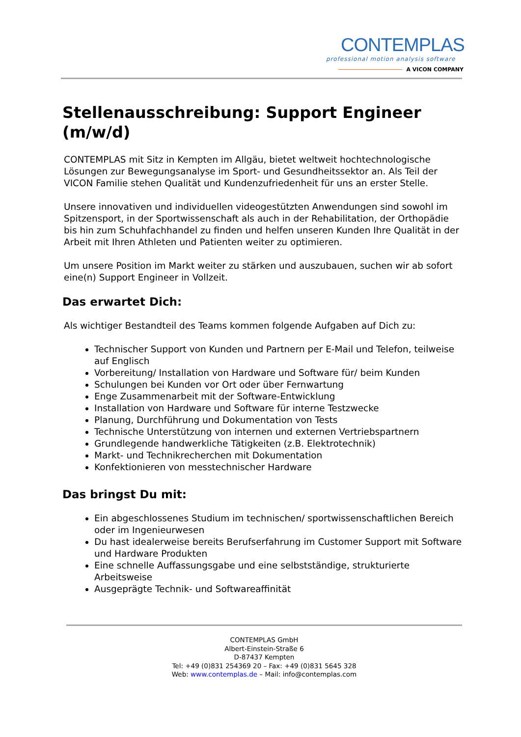CONTEMPLAS
professional motion analysis software
A VICON COMPANY
Stellenausschreibung: Support Engineer (m/w/d)
CONTEMPLAS mit Sitz in Kempten im Allgäu, bietet weltweit hochtechnologische Lösungen zur Bewegungsanalyse im Sport- und Gesundheitssektor an. Als Teil der VICON Familie stehen Qualität und Kundenzufriedenheit für uns an erster Stelle.
Unsere innovativen und individuellen videogestützten Anwendungen sind sowohl im Spitzensport, in der Sportwissenschaft als auch in der Rehabilitation, der Orthopädie bis hin zum Schuhfachhandel zu finden und helfen unseren Kunden Ihre Qualität in der Arbeit mit Ihren Athleten und Patienten weiter zu optimieren.
Um unsere Position im Markt weiter zu stärken und auszubauen, suchen wir ab sofort eine(n) Support Engineer in Vollzeit.
Das erwartet Dich:
Als wichtiger Bestandteil des Teams kommen folgende Aufgaben auf Dich zu:
Technischer Support von Kunden und Partnern per E-Mail und Telefon, teilweise auf Englisch
Vorbereitung/ Installation von Hardware und Software für/ beim Kunden
Schulungen bei Kunden vor Ort oder über Fernwartung
Enge Zusammenarbeit mit der Software-Entwicklung
Installation von Hardware und Software für interne Testzwecke
Planung, Durchführung und Dokumentation von Tests
Technische Unterstützung von internen und externen Vertriebspartnern
Grundlegende handwerkliche Tätigkeiten (z.B. Elektrotechnik)
Markt- und Technikrecherchen mit Dokumentation
Konfektionieren von messtechnischer Hardware
Das bringst Du mit:
Ein abgeschlossenes Studium im technischen/ sportwissenschaftlichen Bereich oder im Ingenieurwesen
Du hast idealerweise bereits Berufserfahrung im Customer Support mit Software und Hardware Produkten
Eine schnelle Auffassungsgabe und eine selbstständige, strukturierte Arbeitsweise
Ausgeprägte Technik- und Softwareaffinität
CONTEMPLAS GmbH
Albert-Einstein-Straße 6
D-87437 Kempten
Tel: +49 (0)831 254369 20 – Fax: +49 (0)831 5645 328
Web: www.contemplas.de – Mail: info@contemplas.com